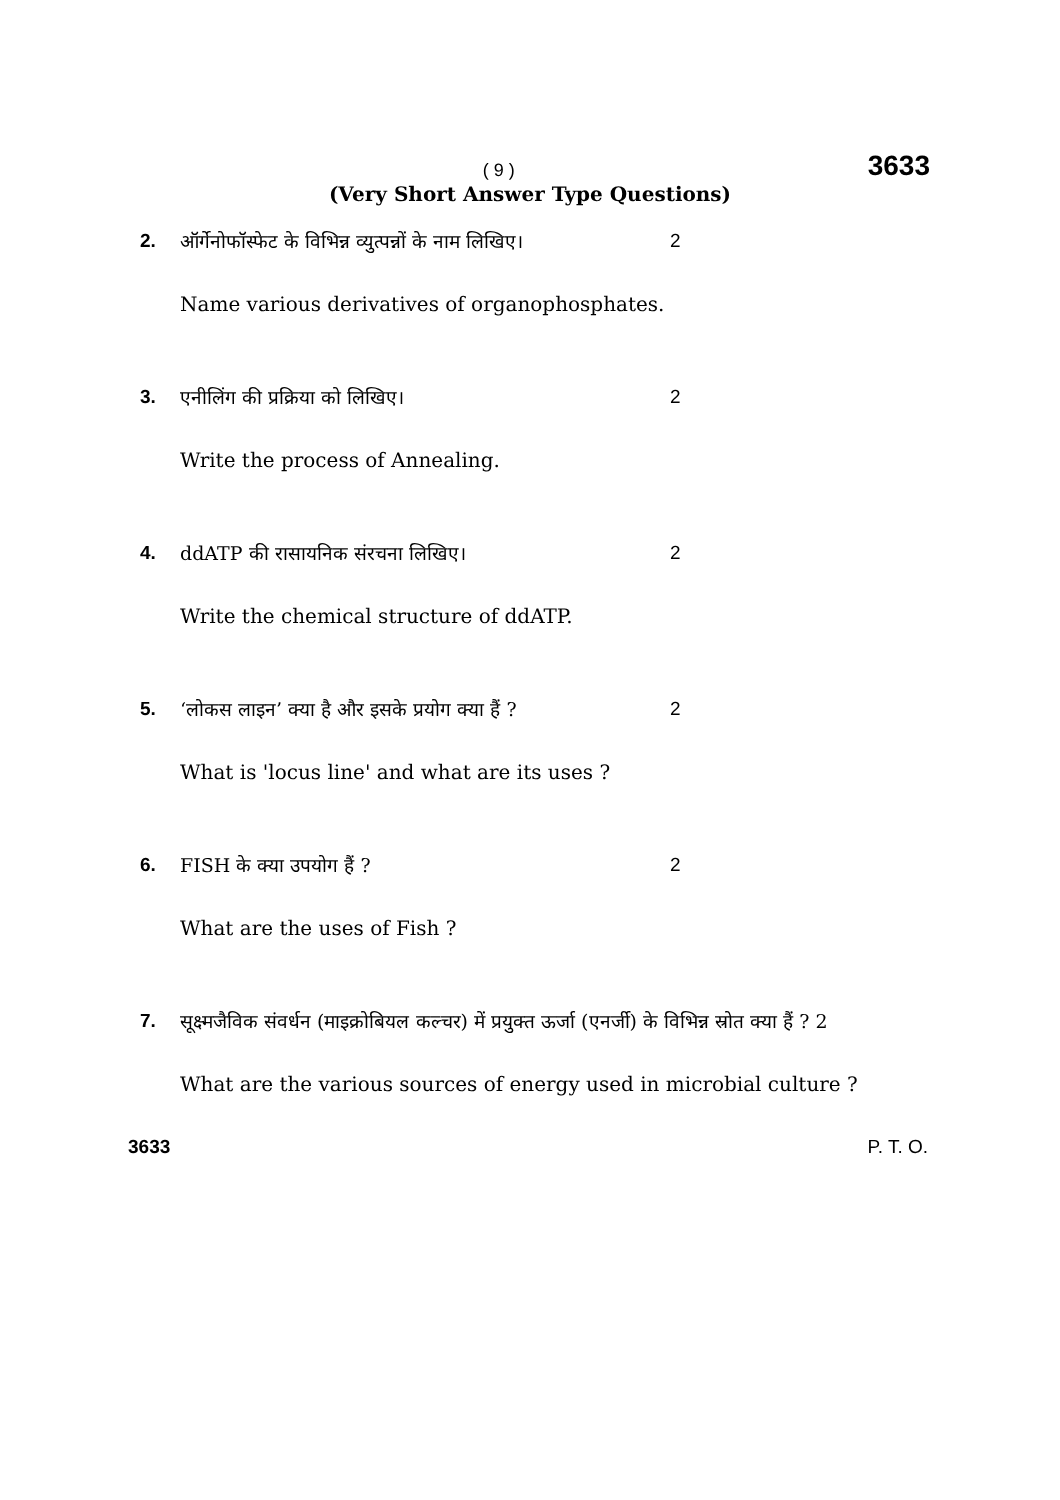( 9 )
3633
(Very Short Answer Type Questions)
2. ऑर्गेनोफॉस्फेट के विभिन्न व्युत्पन्नों के नाम लिखिए। 2
Name various derivatives of organophosphates.
3. एनीलिंग की प्रक्रिया को लिखिए। 2
Write the process of Annealing.
4. ddATP की रासायनिक संरचना लिखिए। 2
Write the chemical structure of ddATP.
5. ‘लोकस लाइन’ क्या है और इसके प्रयोग क्या हैं ? 2
What is 'locus line' and what are its uses ?
6. FISH के क्या उपयोग हैं ? 2
What are the uses of Fish ?
7. सूक्ष्मजैविक संवर्धन (माइक्रोबियल कल्चर) में प्रयुक्त ऊर्जा (एनर्जी) के विभिन्न स्रोत क्या हैं ? 2
What are the various sources of energy used in microbial culture ?
3633 P. T. O.